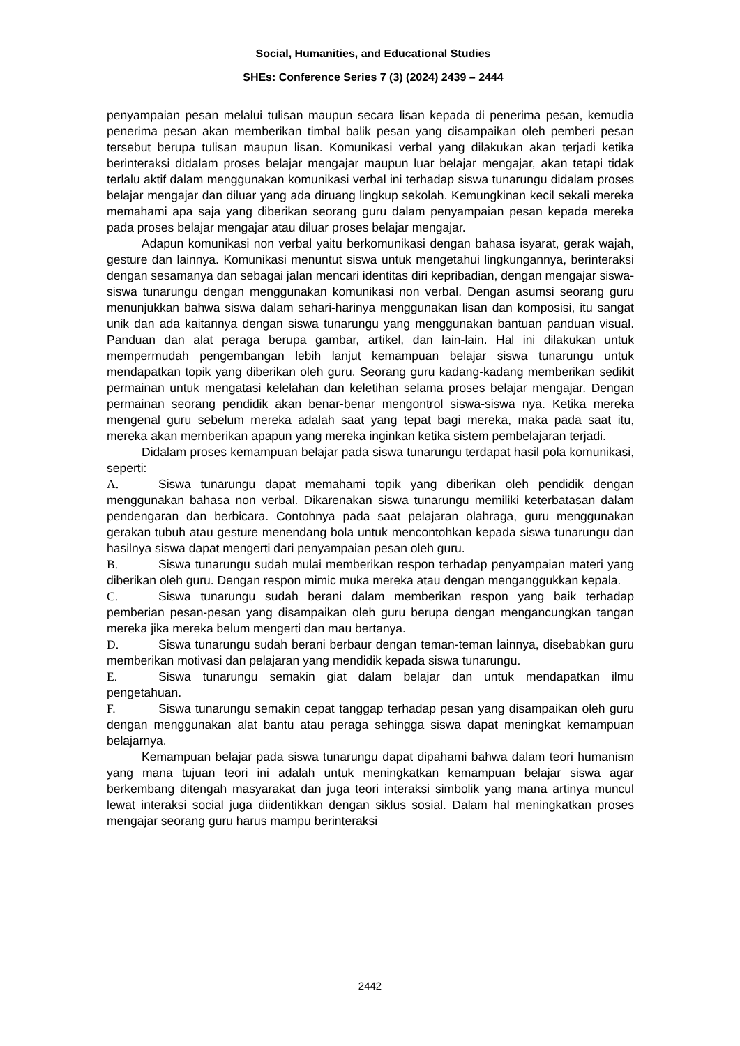Social, Humanities, and Educational Studies
SHEs: Conference Series 7 (3) (2024) 2439 – 2444
penyampaian pesan melalui tulisan maupun secara lisan kepada di penerima pesan, kemudia penerima pesan akan memberikan timbal balik pesan yang disampaikan oleh pemberi pesan tersebut berupa tulisan maupun lisan. Komunikasi verbal yang dilakukan akan terjadi ketika berinteraksi didalam proses belajar mengajar maupun luar belajar mengajar, akan tetapi tidak terlalu aktif dalam menggunakan komunikasi verbal ini terhadap siswa tunarungu didalam proses belajar mengajar dan diluar yang ada diruang lingkup sekolah. Kemungkinan kecil sekali mereka memahami apa saja yang diberikan seorang guru dalam penyampaian pesan kepada mereka pada proses belajar mengajar atau diluar proses belajar mengajar.
Adapun komunikasi non verbal yaitu berkomunikasi dengan bahasa isyarat, gerak wajah, gesture dan lainnya. Komunikasi menuntut siswa untuk mengetahui lingkungannya, berinteraksi dengan sesamanya dan sebagai jalan mencari identitas diri kepribadian, dengan mengajar siswa-siswa tunarungu dengan menggunakan komunikasi non verbal. Dengan asumsi seorang guru menunjukkan bahwa siswa dalam sehari-harinya menggunakan lisan dan komposisi, itu sangat unik dan ada kaitannya dengan siswa tunarungu yang menggunakan bantuan panduan visual. Panduan dan alat peraga berupa gambar, artikel, dan lain-lain. Hal ini dilakukan untuk mempermudah pengembangan lebih lanjut kemampuan belajar siswa tunarungu untuk mendapatkan topik yang diberikan oleh guru. Seorang guru kadang-kadang memberikan sedikit permainan untuk mengatasi kelelahan dan keletihan selama proses belajar mengajar. Dengan permainan seorang pendidik akan benar-benar mengontrol siswa-siswa nya. Ketika mereka mengenal guru sebelum mereka adalah saat yang tepat bagi mereka, maka pada saat itu, mereka akan memberikan apapun yang mereka inginkan ketika sistem pembelajaran terjadi.
Didalam proses kemampuan belajar pada siswa tunarungu terdapat hasil pola komunikasi, seperti:
A. Siswa tunarungu dapat memahami topik yang diberikan oleh pendidik dengan menggunakan bahasa non verbal. Dikarenakan siswa tunarungu memiliki keterbatasan dalam pendengaran dan berbicara. Contohnya pada saat pelajaran olahraga, guru menggunakan gerakan tubuh atau gesture menendang bola untuk mencontohkan kepada siswa tunarungu dan hasilnya siswa dapat mengerti dari penyampaian pesan oleh guru.
B. Siswa tunarungu sudah mulai memberikan respon terhadap penyampaian materi yang diberikan oleh guru. Dengan respon mimic muka mereka atau dengan menganggukkan kepala.
C. Siswa tunarungu sudah berani dalam memberikan respon yang baik terhadap pemberian pesan-pesan yang disampaikan oleh guru berupa dengan mengancungkan tangan mereka jika mereka belum mengerti dan mau bertanya.
D. Siswa tunarungu sudah berani berbaur dengan teman-teman lainnya, disebabkan guru memberikan motivasi dan pelajaran yang mendidik kepada siswa tunarungu.
E. Siswa tunarungu semakin giat dalam belajar dan untuk mendapatkan ilmu pengetahuan.
F. Siswa tunarungu semakin cepat tanggap terhadap pesan yang disampaikan oleh guru dengan menggunakan alat bantu atau peraga sehingga siswa dapat meningkat kemampuan belajarnya.
Kemampuan belajar pada siswa tunarungu dapat dipahami bahwa dalam teori humanism yang mana tujuan teori ini adalah untuk meningkatkan kemampuan belajar siswa agar berkembang ditengah masyarakat dan juga teori interaksi simbolik yang mana artinya muncul lewat interaksi social juga diidentikkan dengan siklus sosial. Dalam hal meningkatkan proses mengajar seorang guru harus mampu berinteraksi
2442